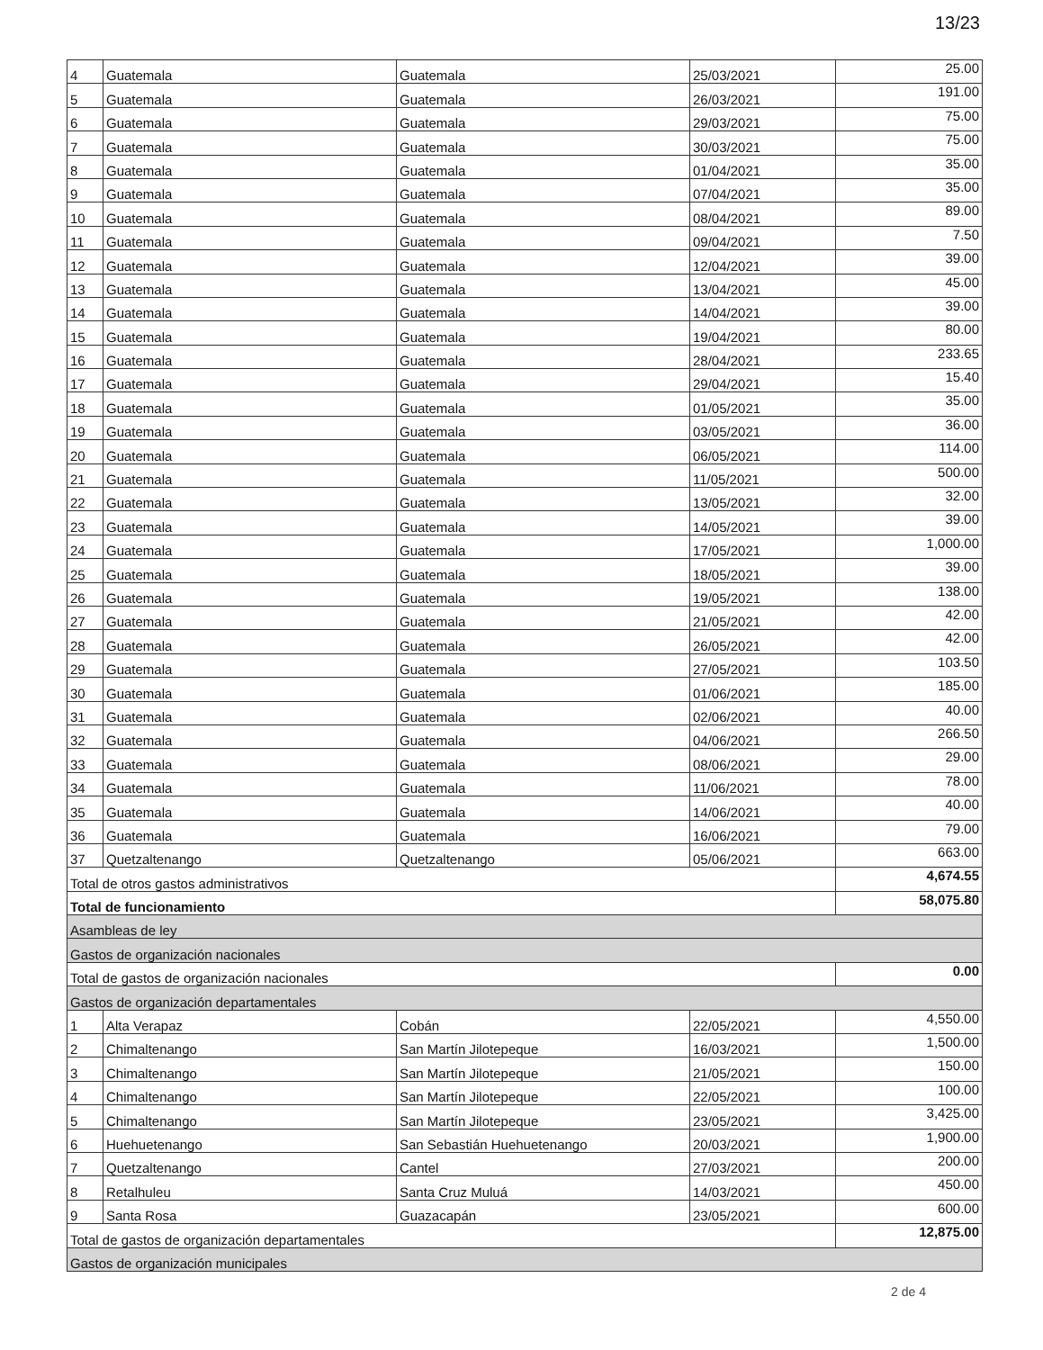13/23
| 4 | Guatemala | Guatemala | 25/03/2021 | 25.00 |
| 5 | Guatemala | Guatemala | 26/03/2021 | 191.00 |
| 6 | Guatemala | Guatemala | 29/03/2021 | 75.00 |
| 7 | Guatemala | Guatemala | 30/03/2021 | 75.00 |
| 8 | Guatemala | Guatemala | 01/04/2021 | 35.00 |
| 9 | Guatemala | Guatemala | 07/04/2021 | 35.00 |
| 10 | Guatemala | Guatemala | 08/04/2021 | 89.00 |
| 11 | Guatemala | Guatemala | 09/04/2021 | 7.50 |
| 12 | Guatemala | Guatemala | 12/04/2021 | 39.00 |
| 13 | Guatemala | Guatemala | 13/04/2021 | 45.00 |
| 14 | Guatemala | Guatemala | 14/04/2021 | 39.00 |
| 15 | Guatemala | Guatemala | 19/04/2021 | 80.00 |
| 16 | Guatemala | Guatemala | 28/04/2021 | 233.65 |
| 17 | Guatemala | Guatemala | 29/04/2021 | 15.40 |
| 18 | Guatemala | Guatemala | 01/05/2021 | 35.00 |
| 19 | Guatemala | Guatemala | 03/05/2021 | 36.00 |
| 20 | Guatemala | Guatemala | 06/05/2021 | 114.00 |
| 21 | Guatemala | Guatemala | 11/05/2021 | 500.00 |
| 22 | Guatemala | Guatemala | 13/05/2021 | 32.00 |
| 23 | Guatemala | Guatemala | 14/05/2021 | 39.00 |
| 24 | Guatemala | Guatemala | 17/05/2021 | 1,000.00 |
| 25 | Guatemala | Guatemala | 18/05/2021 | 39.00 |
| 26 | Guatemala | Guatemala | 19/05/2021 | 138.00 |
| 27 | Guatemala | Guatemala | 21/05/2021 | 42.00 |
| 28 | Guatemala | Guatemala | 26/05/2021 | 42.00 |
| 29 | Guatemala | Guatemala | 27/05/2021 | 103.50 |
| 30 | Guatemala | Guatemala | 01/06/2021 | 185.00 |
| 31 | Guatemala | Guatemala | 02/06/2021 | 40.00 |
| 32 | Guatemala | Guatemala | 04/06/2021 | 266.50 |
| 33 | Guatemala | Guatemala | 08/06/2021 | 29.00 |
| 34 | Guatemala | Guatemala | 11/06/2021 | 78.00 |
| 35 | Guatemala | Guatemala | 14/06/2021 | 40.00 |
| 36 | Guatemala | Guatemala | 16/06/2021 | 79.00 |
| 37 | Quetzaltenango | Quetzaltenango | 05/06/2021 | 663.00 |
| Total de otros gastos administrativos | | | | 4,674.55 |
| Total de funcionamiento | | | | 58,075.80 |
| Asambleas de ley | | | | |
| Gastos de organización nacionales | | | | |
| Total de gastos de organización nacionales | | | | 0.00 |
| Gastos de organización departamentales | | | | |
| 1 | Alta Verapaz | Cobán | 22/05/2021 | 4,550.00 |
| 2 | Chimaltenango | San Martín Jilotepeque | 16/03/2021 | 1,500.00 |
| 3 | Chimaltenango | San Martín Jilotepeque | 21/05/2021 | 150.00 |
| 4 | Chimaltenango | San Martín Jilotepeque | 22/05/2021 | 100.00 |
| 5 | Chimaltenango | San Martín Jilotepeque | 23/05/2021 | 3,425.00 |
| 6 | Huehuetenango | San Sebastián Huehuetenango | 20/03/2021 | 1,900.00 |
| 7 | Quetzaltenango | Cantel | 27/03/2021 | 200.00 |
| 8 | Retalhuleu | Santa Cruz Muluá | 14/03/2021 | 450.00 |
| 9 | Santa Rosa | Guazacapán | 23/05/2021 | 600.00 |
| Total de gastos de organización departamentales | | | | 12,875.00 |
| Gastos de organización municipales | | | | |
2 de 4